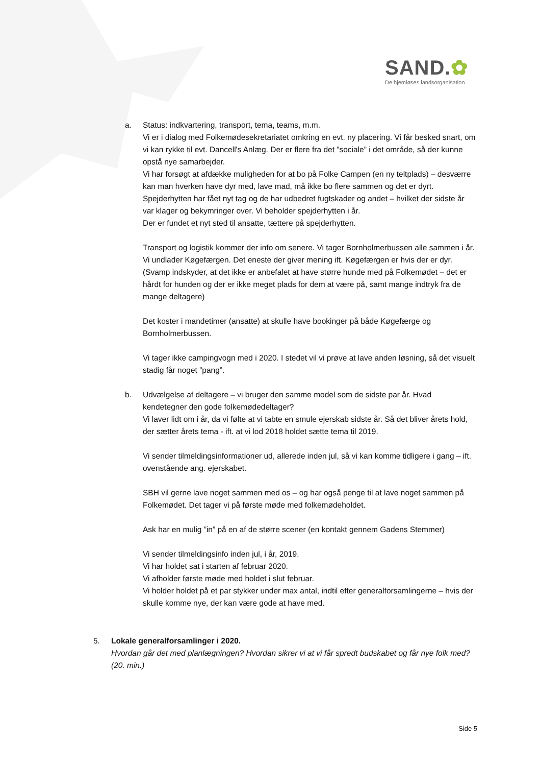SAND.✿
De hjemløses landsorganisation
a. Status: indkvartering, transport, tema, teams, m.m.
Vi er i dialog med Folkemødesekretariatet omkring en evt. ny placering. Vi får besked snart, om vi kan rykke til evt. Dancell's Anlæg. Der er flere fra det ”sociale” i det område, så der kunne opstå nye samarbejder.
Vi har forsøgt at afdække muligheden for at bo på Folke Campen (en ny teltplads) – desværre kan man hverken have dyr med, lave mad, må ikke bo flere sammen og det er dyrt.
Spejderhytten har fået nyt tag og de har udbedret fugtskader og andet – hvilket der sidste år var klager og bekymringer over. Vi beholder spejderhytten i år.
Der er fundet et nyt sted til ansatte, tættere på spejderhytten.
Transport og logistik kommer der info om senere. Vi tager Bornholmerbussen alle sammen i år. Vi undlader Køgefærgen. Det eneste der giver mening ift. Køgefærgen er hvis der er dyr. (Svamp indskyder, at det ikke er anbefalet at have større hunde med på Folkemødet – det er hårdt for hunden og der er ikke meget plads for dem at være på, samt mange indtryk fra de mange deltagere)
Det koster i mandetimer (ansatte) at skulle have bookinger på både Køgefærge og Bornholmerbussen.
Vi tager ikke campingvogn med i 2020. I stedet vil vi prøve at lave anden løsning, så det visuelt stadig får noget ”pang”.
b. Udvælgelse af deltagere – vi bruger den samme model som de sidste par år. Hvad kendetegner den gode folkemødedeltager?
Vi laver lidt om i år, da vi følte at vi tabte en smule ejerskab sidste år. Så det bliver årets hold, der sætter årets tema - ift. at vi lod 2018 holdet sætte tema til 2019.
Vi sender tilmeldingsinformationer ud, allerede inden jul, så vi kan komme tidligere i gang – ift. ovenstående ang. ejerskabet.
SBH vil gerne lave noget sammen med os – og har også penge til at lave noget sammen på Folkemødet. Det tager vi på første møde med folkemødeholdet.
Ask har en mulig ”in” på en af de større scener (en kontakt gennem Gadens Stemmer)
Vi sender tilmeldingsinfo inden jul, i år, 2019.
Vi har holdet sat i starten af februar 2020.
Vi afholder første møde med holdet i slut februar.
Vi holder holdet på et par stykker under max antal, indtil efter generalforsamlingerne – hvis der skulle komme nye, der kan være gode at have med.
5. Lokale generalforsamlinger i 2020.
Hvordan går det med planlægningen? Hvordan sikrer vi at vi får spredt budskabet og får nye folk med? (20. min.)
Side 5